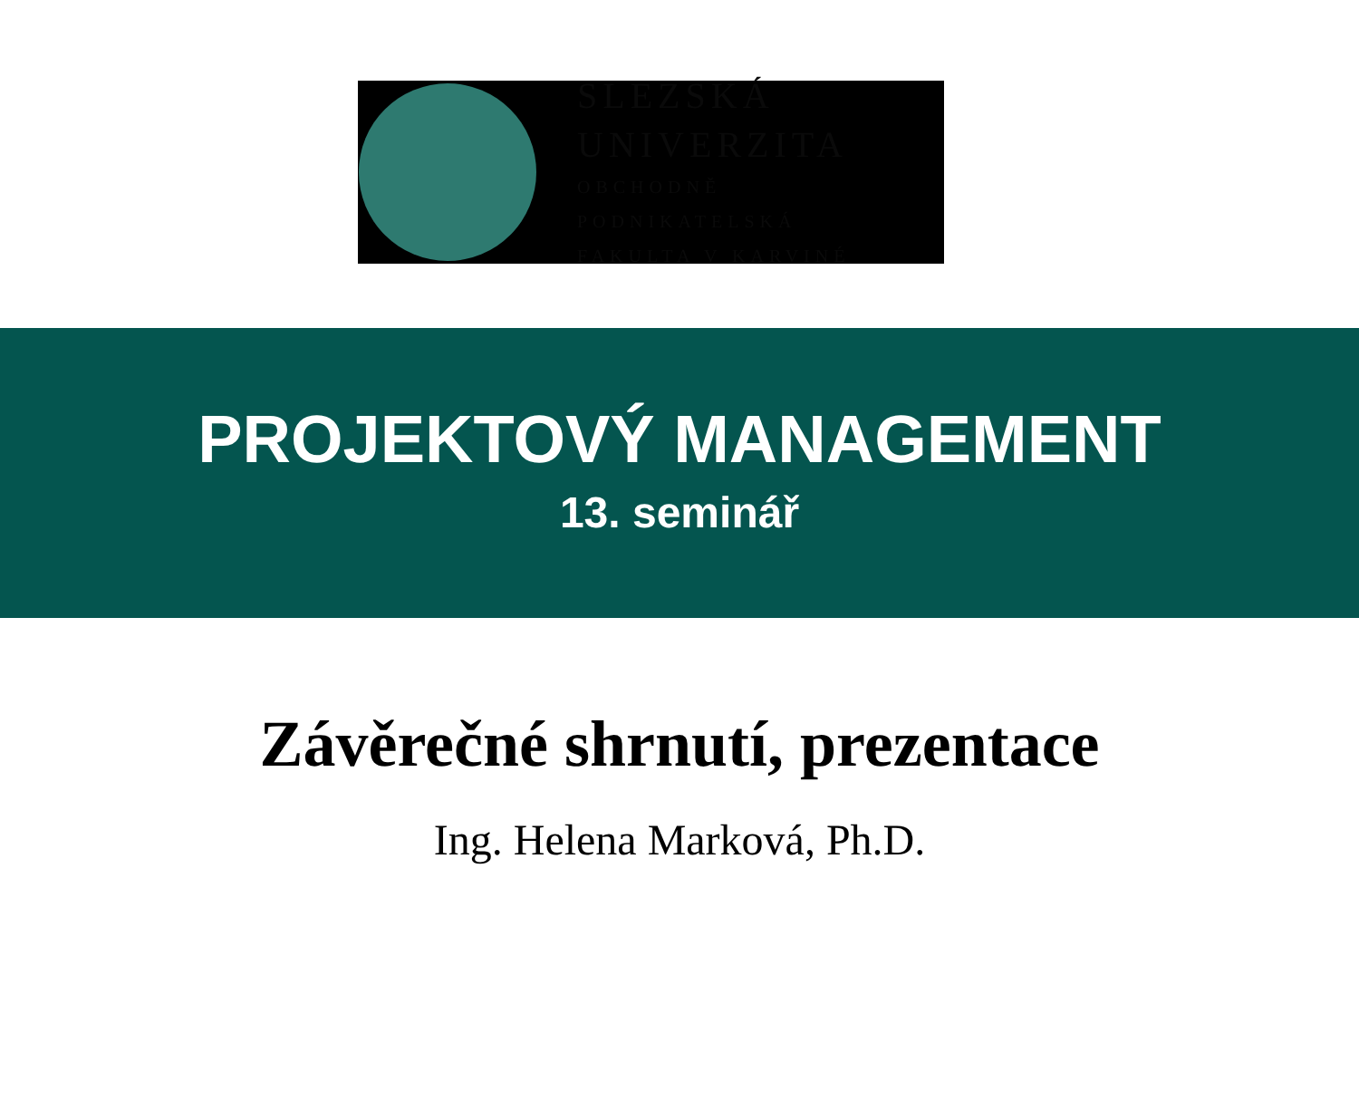SLEZSKÁ
UNIVERZITA
OBCHODNĚ PODNIKATELSKÁ
FAKULTA V KARVINÉ
PROJEKTOVÝ MANAGEMENT
13. seminář
Závěrečné shrnutí, prezentace
Ing. Helena Marková, Ph.D.